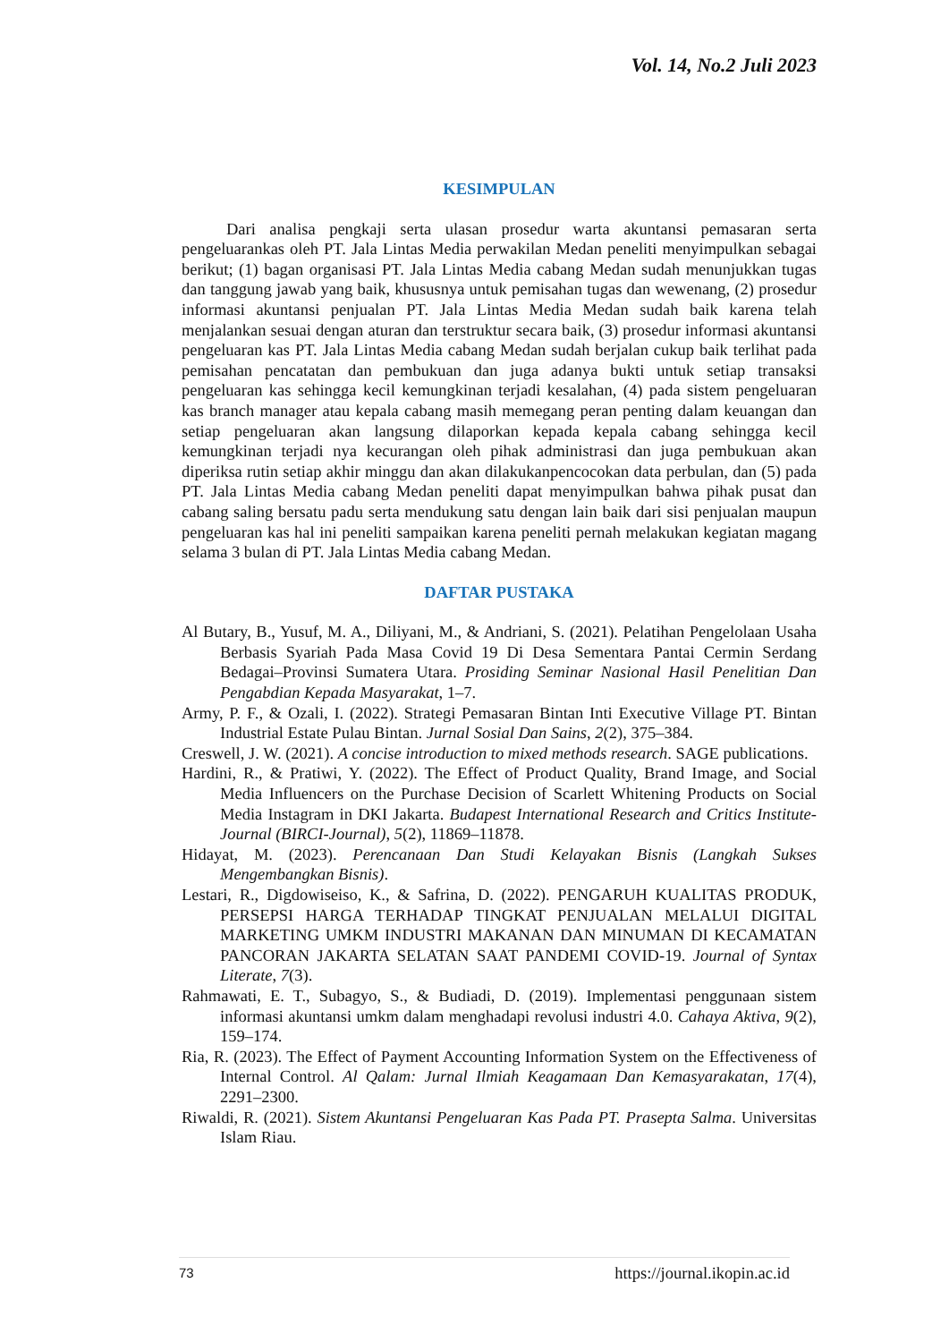Vol. 14, No.2 Juli 2023
KESIMPULAN
Dari analisa pengkaji serta ulasan prosedur warta akuntansi pemasaran serta pengeluarankas oleh PT. Jala Lintas Media perwakilan Medan peneliti menyimpulkan sebagai berikut; (1) bagan organisasi PT. Jala Lintas Media cabang Medan sudah menunjukkan tugas dan tanggung jawab yang baik, khususnya untuk pemisahan tugas dan wewenang, (2) prosedur informasi akuntansi penjualan PT. Jala Lintas Media Medan sudah baik karena telah menjalankan sesuai dengan aturan dan terstruktur secara baik, (3) prosedur informasi akuntansi pengeluaran kas PT. Jala Lintas Media cabang Medan sudah berjalan cukup baik terlihat pada pemisahan pencatatan dan pembukuan dan juga adanya bukti untuk setiap transaksi pengeluaran kas sehingga kecil kemungkinan terjadi kesalahan, (4) pada sistem pengeluaran kas branch manager atau kepala cabang masih memegang peran penting dalam keuangan dan setiap pengeluaran akan langsung dilaporkan kepada kepala cabang sehingga kecil kemungkinan terjadi nya kecurangan oleh pihak administrasi dan juga pembukuan akan diperiksa rutin setiap akhir minggu dan akan dilakukanpencocokan data perbulan, dan (5) pada PT. Jala Lintas Media cabang Medan peneliti dapat menyimpulkan bahwa pihak pusat dan cabang saling bersatu padu serta mendukung satu dengan lain baik dari sisi penjualan maupun pengeluaran kas hal ini peneliti sampaikan karena peneliti pernah melakukan kegiatan magang selama 3 bulan di PT. Jala Lintas Media cabang Medan.
DAFTAR PUSTAKA
Al Butary, B., Yusuf, M. A., Diliyani, M., & Andriani, S. (2021). Pelatihan Pengelolaan Usaha Berbasis Syariah Pada Masa Covid 19 Di Desa Sementara Pantai Cermin Serdang Bedagai–Provinsi Sumatera Utara. Prosiding Seminar Nasional Hasil Penelitian Dan Pengabdian Kepada Masyarakat, 1–7.
Army, P. F., & Ozali, I. (2022). Strategi Pemasaran Bintan Inti Executive Village PT. Bintan Industrial Estate Pulau Bintan. Jurnal Sosial Dan Sains, 2(2), 375–384.
Creswell, J. W. (2021). A concise introduction to mixed methods research. SAGE publications.
Hardini, R., & Pratiwi, Y. (2022). The Effect of Product Quality, Brand Image, and Social Media Influencers on the Purchase Decision of Scarlett Whitening Products on Social Media Instagram in DKI Jakarta. Budapest International Research and Critics Institute-Journal (BIRCI-Journal), 5(2), 11869–11878.
Hidayat, M. (2023). Perencanaan Dan Studi Kelayakan Bisnis (Langkah Sukses Mengembangkan Bisnis).
Lestari, R., Digdowiseiso, K., & Safrina, D. (2022). PENGARUH KUALITAS PRODUK, PERSEPSI HARGA TERHADAP TINGKAT PENJUALAN MELALUI DIGITAL MARKETING UMKM INDUSTRI MAKANAN DAN MINUMAN DI KECAMATAN PANCORAN JAKARTA SELATAN SAAT PANDEMI COVID-19. Journal of Syntax Literate, 7(3).
Rahmawati, E. T., Subagyo, S., & Budiadi, D. (2019). Implementasi penggunaan sistem informasi akuntansi umkm dalam menghadapi revolusi industri 4.0. Cahaya Aktiva, 9(2), 159–174.
Ria, R. (2023). The Effect of Payment Accounting Information System on the Effectiveness of Internal Control. Al Qalam: Jurnal Ilmiah Keagamaan Dan Kemasyarakatan, 17(4), 2291–2300.
Riwaldi, R. (2021). Sistem Akuntansi Pengeluaran Kas Pada PT. Prasepta Salma. Universitas Islam Riau.
73 https://journal.ikopin.ac.id